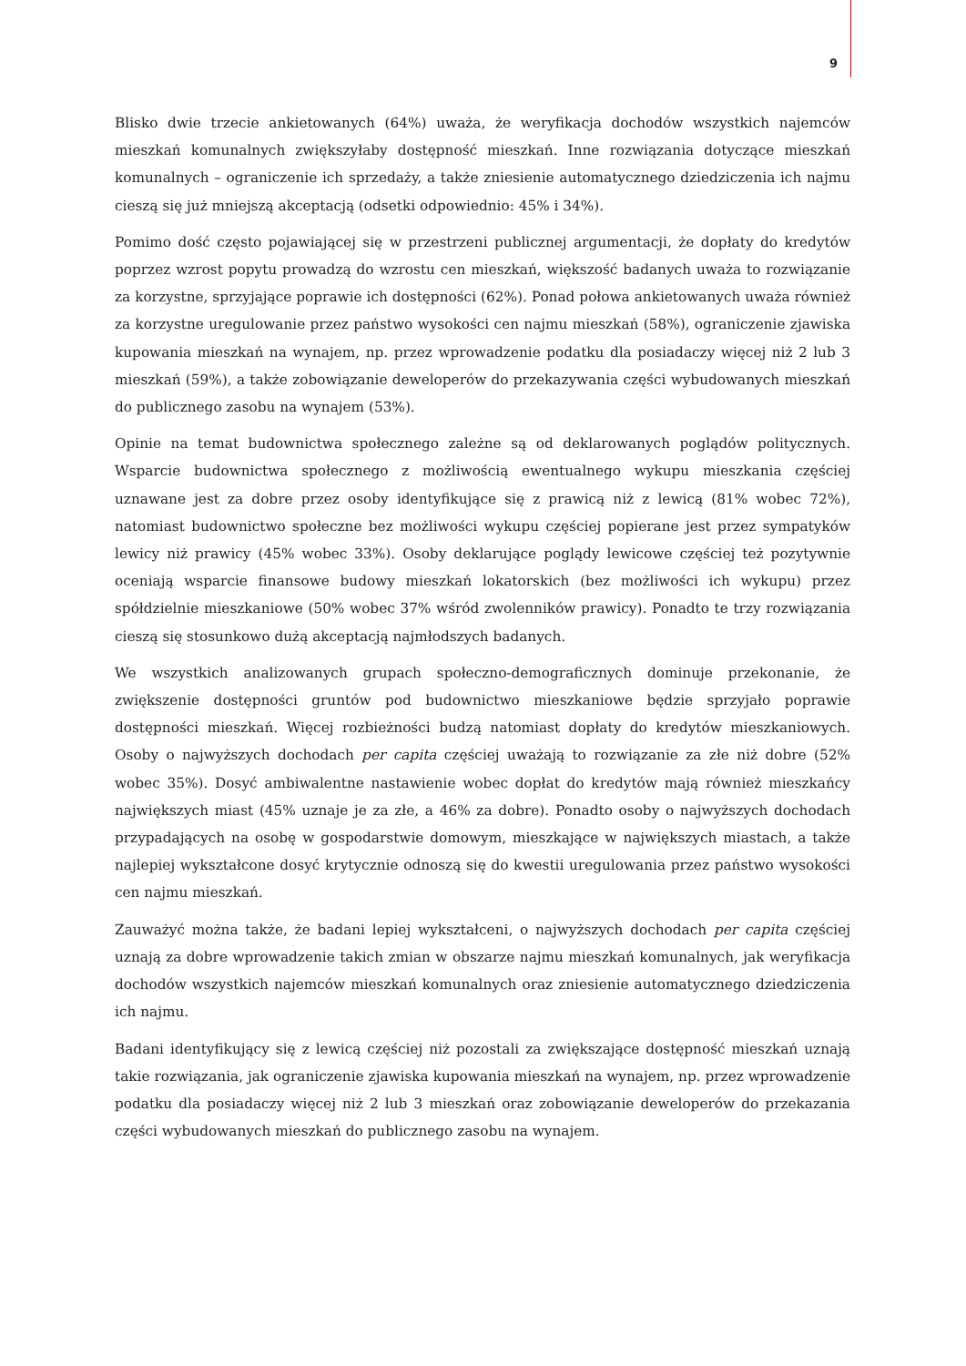9
Blisko dwie trzecie ankietowanych (64%) uważa, że weryfikacja dochodów wszystkich najemców mieszkań komunalnych zwiększyłaby dostępność mieszkań. Inne rozwiązania dotyczące mieszkań komunalnych – ograniczenie ich sprzedaży, a także zniesienie automatycznego dziedziczenia ich najmu cieszą się już mniejszą akceptacją (odsetki odpowiednio: 45% i 34%).
Pomimo dość często pojawiającej się w przestrzeni publicznej argumentacji, że dopłaty do kredytów poprzez wzrost popytu prowadzą do wzrostu cen mieszkań, większość badanych uważa to rozwiązanie za korzystne, sprzyjające poprawie ich dostępności (62%). Ponad połowa ankietowanych uważa również za korzystne uregulowanie przez państwo wysokości cen najmu mieszkań (58%), ograniczenie zjawiska kupowania mieszkań na wynajem, np. przez wprowadzenie podatku dla posiadaczy więcej niż 2 lub 3 mieszkań (59%), a także zobowiązanie deweloperów do przekazywania części wybudowanych mieszkań do publicznego zasobu na wynajem (53%).
Opinie na temat budownictwa społecznego zależne są od deklarowanych poglądów politycznych. Wsparcie budownictwa społecznego z możliwością ewentualnego wykupu mieszkania częściej uznawane jest za dobre przez osoby identyfikujące się z prawicą niż z lewicą (81% wobec 72%), natomiast budownictwo społeczne bez możliwości wykupu częściej popierane jest przez sympatyków lewicy niż prawicy (45% wobec 33%). Osoby deklarujące poglądy lewicowe częściej też pozytywnie oceniają wsparcie finansowe budowy mieszkań lokatorskich (bez możliwości ich wykupu) przez spółdzielnie mieszkaniowe (50% wobec 37% wśród zwolenników prawicy). Ponadto te trzy rozwiązania cieszą się stosunkowo dużą akceptacją najmłodszych badanych.
We wszystkich analizowanych grupach społeczno-demograficznych dominuje przekonanie, że zwiększenie dostępności gruntów pod budownictwo mieszkaniowe będzie sprzyjało poprawie dostępności mieszkań. Więcej rozbieżności budzą natomiast dopłaty do kredytów mieszkaniowych. Osoby o najwyższych dochodach per capita częściej uważają to rozwiązanie za złe niż dobre (52% wobec 35%). Dosyć ambiwalentne nastawienie wobec dopłat do kredytów mają również mieszkańcy największych miast (45% uznaje je za złe, a 46% za dobre). Ponadto osoby o najwyższych dochodach przypadających na osobę w gospodarstwie domowym, mieszkające w największych miastach, a także najlepiej wykształcone dosyć krytycznie odnoszą się do kwestii uregulowania przez państwo wysokości cen najmu mieszkań.
Zauważyć można także, że badani lepiej wykształceni, o najwyższych dochodach per capita częściej uznają za dobre wprowadzenie takich zmian w obszarze najmu mieszkań komunalnych, jak weryfikacja dochodów wszystkich najemców mieszkań komunalnych oraz zniesienie automatycznego dziedziczenia ich najmu.
Badani identyfikujący się z lewicą częściej niż pozostali za zwiększające dostępność mieszkań uznają takie rozwiązania, jak ograniczenie zjawiska kupowania mieszkań na wynajem, np. przez wprowadzenie podatku dla posiadaczy więcej niż 2 lub 3 mieszkań oraz zobowiązanie deweloperów do przekazania części wybudowanych mieszkań do publicznego zasobu na wynajem.